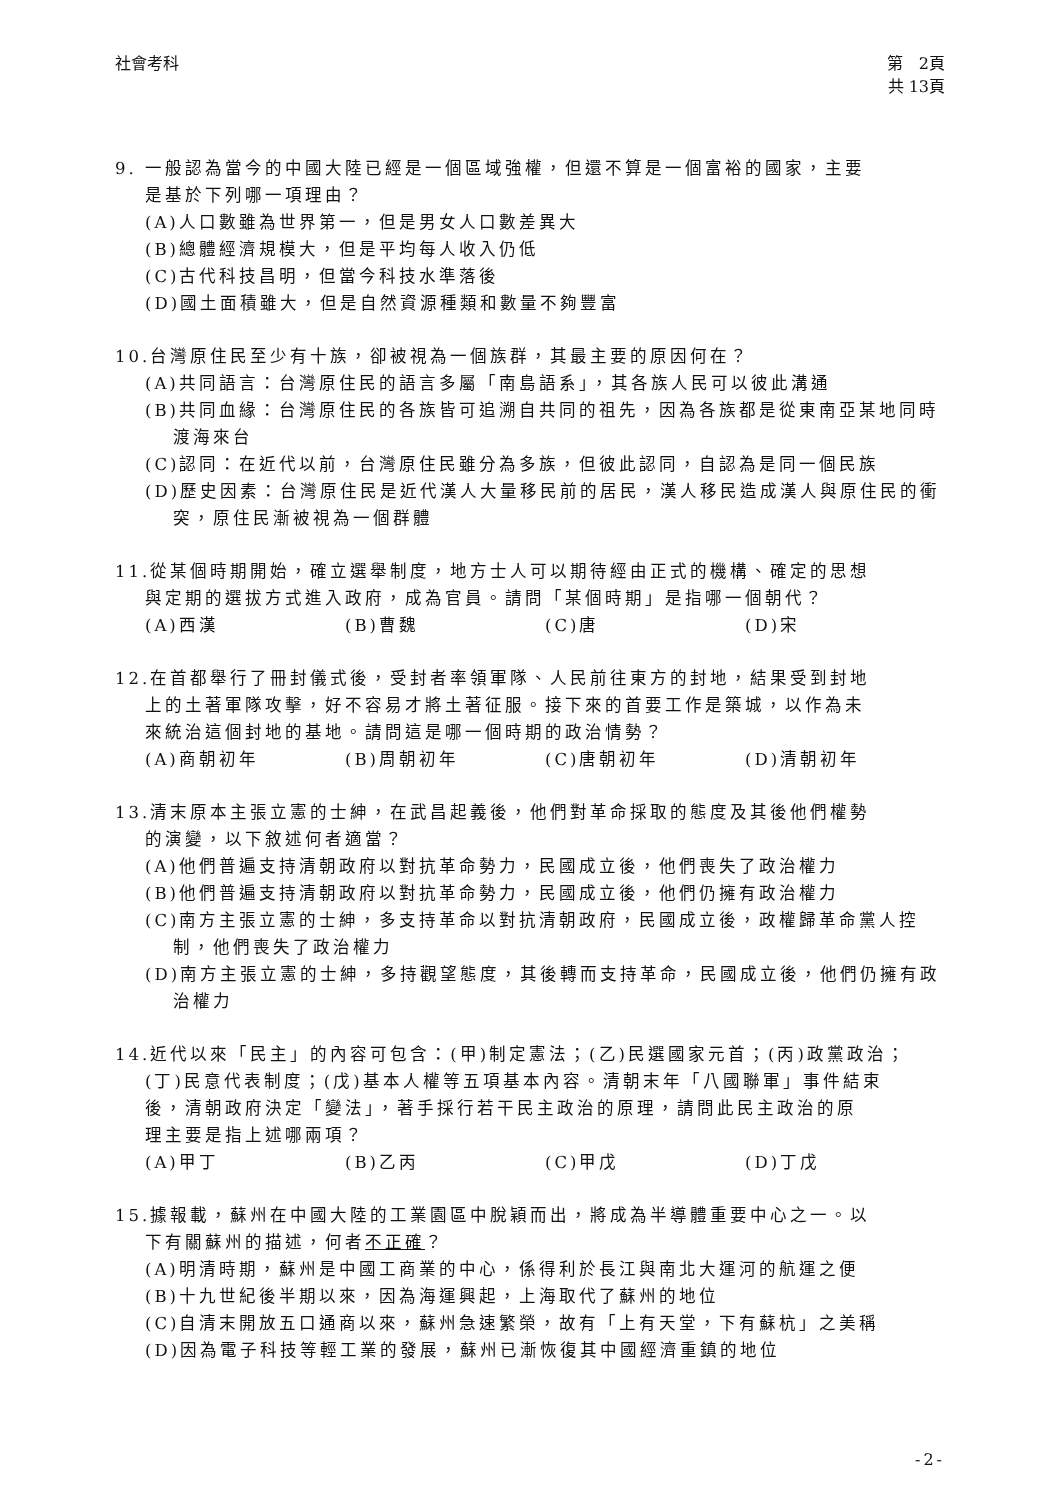社會考科 第　2頁
共 13頁
9. 一般認為當今的中國大陸已經是一個區域強權，但還不算是一個富裕的國家，主要
是基於下列哪一項理由？
(A)人口數雖為世界第一，但是男女人口數差異大
(B)總體經濟規模大，但是平均每人收入仍低
(C)古代科技昌明，但當今科技水準落後
(D)國土面積雖大，但是自然資源種類和數量不夠豐富
10.台灣原住民至少有十族，卻被視為一個族群，其最主要的原因何在？
(A)共同語言：台灣原住民的語言多屬「南島語系」，其各族人民可以彼此溝通
(B)共同血緣：台灣原住民的各族皆可追溯自共同的祖先，因為各族都是從東南亞某地同時渡海來台
(C)認同：在近代以前，台灣原住民雖分為多族，但彼此認同，自認為是同一個民族
(D)歷史因素：台灣原住民是近代漢人大量移民前的居民，漢人移民造成漢人與原住民的衝突，原住民漸被視為一個群體
11.從某個時期開始，確立選舉制度，地方士人可以期待經由正式的機構、確定的思想
與定期的選拔方式進入政府，成為官員。請問「某個時期」是指哪一個朝代？
(A)西漢 (B)曹魏 (C)唐 (D)宋
12.在首都舉行了冊封儀式後，受封者率領軍隊、人民前往東方的封地，結果受到封地
上的土著軍隊攻擊，好不容易才將土著征服。接下來的首要工作是築城，以作為未
來統治這個封地的基地。請問這是哪一個時期的政治情勢？
(A)商朝初年 (B)周朝初年 (C)唐朝初年 (D)清朝初年
13.清末原本主張立憲的士紳，在武昌起義後，他們對革命採取的態度及其後他們權勢
的演變，以下敘述何者適當？
(A)他們普遍支持清朝政府以對抗革命勢力，民國成立後，他們喪失了政治權力
(B)他們普遍支持清朝政府以對抗革命勢力，民國成立後，他們仍擁有政治權力
(C)南方主張立憲的士紳，多支持革命以對抗清朝政府，民國成立後，政權歸革命黨人控制，他們喪失了政治權力
(D)南方主張立憲的士紳，多持觀望態度，其後轉而支持革命，民國成立後，他們仍擁有政治權力
14.近代以來「民主」的內容可包含：(甲)制定憲法；(乙)民選國家元首；(丙)政黨政治；
(丁)民意代表制度；(戊)基本人權等五項基本內容。清朝末年「八國聯軍」事件結束
後，清朝政府決定「變法」，著手採行若干民主政治的原理，請問此民主政治的原
理主要是指上述哪兩項？
(A)甲丁 (B)乙丙 (C)甲戊 (D)丁戊
15.據報載，蘇州在中國大陸的工業園區中脫穎而出，將成為半導體重要中心之一。以
下有關蘇州的描述，何者不正確？
(A)明清時期，蘇州是中國工商業的中心，係得利於長江與南北大運河的航運之便
(B)十九世紀後半期以來，因為海運興起，上海取代了蘇州的地位
(C)自清末開放五口通商以來，蘇州急速繁榮，故有「上有天堂，下有蘇杭」之美稱
(D)因為電子科技等輕工業的發展，蘇州已漸恢復其中國經濟重鎮的地位
-2-